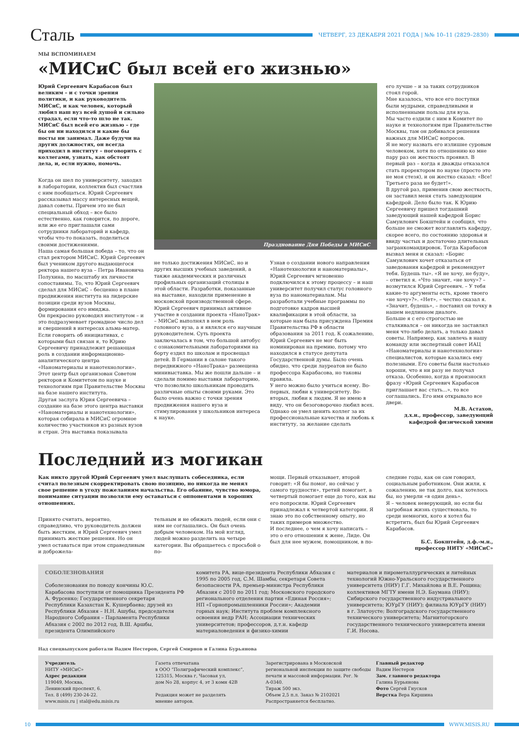Сталь
ЧЕТВЕРГ, 23 ДЕКАБРЯ 2021 ГОДА | №№ 10–11 (2829–2830)
МЫ ВСПОМИНАЕМ
«МИСиС был всей его жизнью»
Юрий Сергеевич Карабасов был великим – и с точки зрения политики, и как руководитель МИСиС, и как человек, который любил наш вуз всей душой и сильно страдал, если что-то шло не так. МИСиС был всей его жизнью – где бы он ни находился и какие бы посты ни занимал. Даже будучи на других должностях, он всегда приходил в институт – поговорить с коллегами, узнать, как обстоят дела, и, если нужно, помочь.
Когда он шел по университету, заходил в лаборатории, коллектив был счастлив с ним пообщаться. Юрий Сергеевич рассказывал массу интересных вещей, давал советы. Причем это не был специальный обход – все было естественно, как говорится, по дороге, или же его приглашали сами сотрудники лабораторий и кафедр, чтобы что-то показать, поделиться своими достижениями.
Наша самая большая победа – то, что он стал ректором МИСиС. Юрий Сергеевич был учеником другого выдающегося ректора нашего вуза – Петра Ивановича Полухина, по масштабу их личности сопоставимы. То, что Юрий Сергеевич сделал для МИСиС – бесценно в плане продвижения института на лидерские позиции среди вузов Москвы, формирования его имиджа.
Он прекрасно руководил институтом – и это подразумевает громадное число дел и свершений в интересах альма-матер. Если говорить об инициативах, с которыми был связан я, то Юрию Сергеевичу принадлежит решающая роль в создании информационно-аналитического центра «Наноматериалы и нанотехнологии». Этот центр был организован Советом ректоров и Комитетом по науке и технологиям при Правительстве Москвы на базе нашего института.
Другая заслуга Юрия Сергеевича – создание на базе этого центра выставки «Наноматериалы и нанотехнологии», которая собирала в МИСиС огромное количество участников из разных вузов и стран. Эта выставка показывала
Празднование Дня Победы в МИСиС
не только достижения МИСиС, но и других высших учебных заведений, а также академических и различных профильных организаций столицы в этой области. Разработки, показанные на выставке, находили применение в московской производственной сфере.
Юрий Сергеевич принимал активное участие в создании проекта «НаноТрак» – МИСиС выполнял в нем роль головного вуза, а я являлся его научным руководителем. Суть проекта заключалась в том, что большой автобус с ознакомительными лабораториями на борту ездил по школам и просвещал детей. В Германии в салоне такого передвижного «НаноТрака» размещена минивыставка. Мы же пошли дальше – и сделали помимо выставки лабораторию, что позволило школьникам проводить различные опыты своими руками. Это было очень важно с точки зрения продвижения нашего вуза и стимулирования у школьников интереса к науке.
Узнав о создании нового направления «Нанотехнологии и наноматериалы», Юрий Сергеевич мгновенно подключился к этому процессу – и наш университет получил статус головного вуза по наноматериалам. Мы разработали учебные программы по подготовке кадров высшей квалификации в этой области, за которые нам была присуждена Премия Правительства РФ в области образования за 2011 год. К сожалению, Юрий Сергеевич не мог быть номинирован на премию, потому что находился в статусе депутата Государственной думы. Было очень обидно, что среди лауреатов не было профессора Карабасова, но таковы правила.
У него можно было учиться всему. Во-первых, любви к университету. Во-вторых, любви к людям. Я не имею в виду, что он безоговорочно любил всех. Однако он умел ценить коллег за их профессиональные качества и любовь к институту, за желание сделать
его лучше – и за таких сотрудников стоял горой.
Мне казалось, что все его поступки были мудрыми, справедливыми и исполненными пользы для вуза.
Мы часто ездили с ним в Комитет по науке и технологиям при Правительстве Москвы, там он добивался решения важных для МИСиС вопросов.
Я не могу назвать его излишне суровым человеком, хотя по отношению ко мне пару раз он жесткость проявил. В первый раз – когда я дважды отказался стать проректором по науке (просто это не моя стезя), и он жестко сказал: «Все! Третьего раза не будет!».
В другой раз, применив свою жесткость, он заставил меня стать заведующим кафедрой. Дело было так. К Юрию Сергеевичу пришел тогдашний заведующий нашей кафедрой Борис Самуилович Бокштейн и сообщил, что больше не сможет возглавлять кафедру, скорее всего, по состоянию здоровья и ввиду частых и достаточно длительных загранкомандировок. Тогда Карабасов вызвал меня и сказал: «Борис Самуилович хочет отказаться от заведования кафедрой и рекомендует тебя. Будешь ты». «Я не хочу, не буду», – ответил я. «Что значит, «не хочу»? – возмутился Юрий Сергеевич. – У тебя какие-то аргументы есть, кроме твоего «не хочу»?». «Нет», – честно сказал я. «Значит, будешь», – поставил он точку в нашем недлинном диалоге.
Больше я с его строгостью не сталкивался – он никогда не заставлял меня что-либо делать, а только давал советы. Например, как завлечь в нашу команду или экспертный совет ИАЦ «Наноматериалы и нанотехнологии» специалистов, которые казались ему полезными. Его советы были настолько хороши, что я ни разу не получал отказа. Особенно, когда я произносил фразу «Юрий Сергеевич Карабасов приглашает вас стать...», то все соглашались. Его имя открывало все двери.
М.В. Астахов,
д.х.н., профессор, заведующий
кафедрой физической химии
Последний из могикан
Как никто другой Юрий Сергеевич умел выслушать собеседника, если считал полезным скорректировать свою позицию, но никогда не менял свое решение в угоду пожеланиям начальства. Его обаяние, чувство юмора, понимание ситуации позволяли ему оставаться с оппонентами в хороших отношениях.
Принято считать, вероятно, справедливо, что руководитель должен быть жестким, и Юрий Сергеевич умел принимать жесткие решения. Но он умел оставаться при этом справедливым и доброжела-
тельным и не обижать людей, если они с ним не соглашались. Он был очень добрым человеком. На мой взгляд, людей можно разделить на четыре категории. Вы обращаетесь с просьбой о по-
мощи. Первый отказывает, второй говорит: «Я бы помог, но сейчас у самого трудности», третий помогает, а четвертый помогает еще до того, как вы его попросили. Юрий Сергеевич принадлежал к четвертой категории. Я знаю это по собственному опыту, но таких примеров множество.
И последнее, о чем я хочу написать – это о его отношении к жене, Лиде. Он был для нее мужем, помощником, в по-
следние годы, как он сам говорил, социальным работником. Они жили, к сожалению, не так долго, как хотелось бы, но умерли «в один день».
Я – человек неверующий, но если бы загробная жизнь существовала, то среди немногих, кого я хотел бы встретить, был бы Юрий Сергеевич Карабасов.
Б.С. Бокштейн, д.ф.-м.н.,
профессор НИТУ «МИСиС»
СОБОЛЕЗНОВАНИЯ
Соболезнования по поводу кончины Ю.С. Карабасова поступили от помощника Президента РФ А. Фурсенко; Государственного секретаря Республики Казахстан К. Кушербаева; друзей из Республики Абхазия – Н.Н. Ашубы, председателя Народного Собрания – Парламента Республики Абхазия с 2002 по 2012 год, В.Ш. Аршбы, президента Олимпийского
комитета РА, вице-президента Республики Абхазия с 1995 по 2005 год, С.М. Шамбы, секретаря Совета безопасности РА, премьер-министра Республики Абхазия с 2010 по 2011 год; Московского городского регионального отделения партии «Единая Россия»; НП «Горнопромышленники России»; Академии горных наук; Института проблем комплексного освоения недр РАН; Ассоциации технических университетов; профессоров, д.т.н. кафедр материаловедения и физико-химии
материалов и пирометаллургических и литейных технологий Южно-Уральского государственного университета (НИУ) Г.Г. Михайлова и В.Е. Рощина; коллективов МГТУ имени Н.Э. Баумана (НИУ); Сибирского государственного индустриального университета; ЮУрГУ (НИУ); филиала ЮУрГУ (НИУ) в г. Златоусте; Волгоградского государственного технического университета; Магнитогорского государственного технического университета имени Г.И. Носова.
Над спецвыпуском работали Вадим Нестеров, Сергей Смирнов и Галина Бурьянова
Учредитель
НИТУ «МИСиС»
Адрес редакции
119049, Москва,
Ленинский проспект, 6.
Тел. 8 (499) 230-24-22.
www.misis.ru | stal@edu.misis.ru
Газета отпечатана
в ООО “Полиграфический комплекс”,
125315, Москва г, Часовая ул,
дом No 28, корпус 4, эт 3 комн 42В
Редакция может не разделять
мнение авторов.
Зарегистрирована в Московской региональной инспекции по защите свободы печати и массовой информации. Рег. № А-0340.
Тираж 500 экз.
Объем 2,5 п.л. Заказ № 2102021
Распространяется бесплатно.
Главный редактор
Вадим Нестеров
Зам. главного редактора
Галина Бурьянова
Фото Сергей Гнусков
Верстка Вера Киршина
10 WWW.MISIS.RU